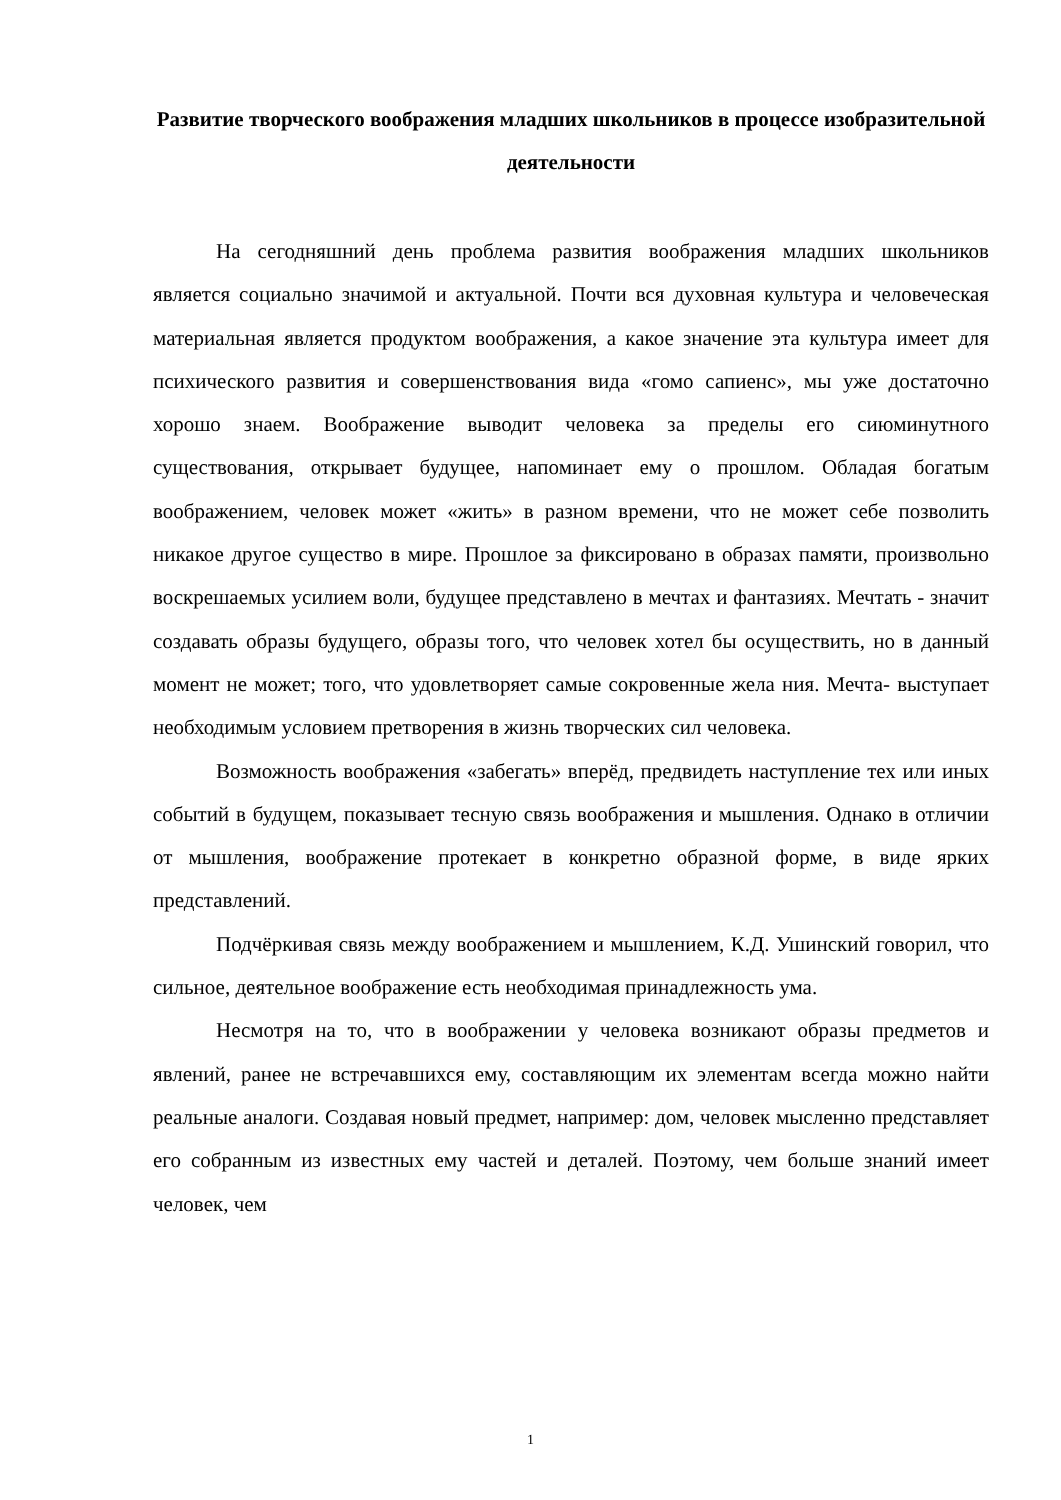Развитие творческого воображения младших школьников в процессе изобразительной деятельности
На сегодняшний день проблема развития воображения младших школьников является социально значимой и актуальной. Почти вся духовная культура и человеческая материальная является продуктом воображения, а какое значение эта культура имеет для психического развития и совершенствования вида «гомо сапиенс», мы уже достаточно хорошо знаем. Воображение выводит человека за пределы его сиюминутного существования, открывает будущее, напоминает ему о прошлом. Обладая богатым воображением, человек может «жить» в разном времени, что не может себе позволить никакое другое существо в мире. Прошлое за фиксировано в образах памяти, произвольно воскрешаемых усилием воли, будущее представлено в мечтах и фантазиях. Мечтать - значит создавать образы будущего, образы того, что человек хотел бы осуществить, но в данный момент не может; того, что удовлетворяет самые сокровенные жела ния. Мечта- выступает необходимым условием претворения в жизнь творческих сил человека.
Возможность воображения «забегать» вперёд, предвидеть наступление тех или иных событий в будущем, показывает тесную связь воображения и мышления. Однако в отличии от мышления, воображение протекает в конкретно образной форме, в виде ярких представлений.
Подчёркивая связь между воображением и мышлением, К.Д. Ушинский говорил, что сильное, деятельное воображение есть необходимая принадлежность ума.
Несмотря на то, что в воображении у человека возникают образы предметов и явлений, ранее не встречавшихся ему, составляющим их элементам всегда можно найти реальные аналоги. Создавая новый предмет, например: дом, человек мысленно представляет его собранным из известных ему частей и деталей. Поэтому, чем больше знаний имеет человек, чем
1